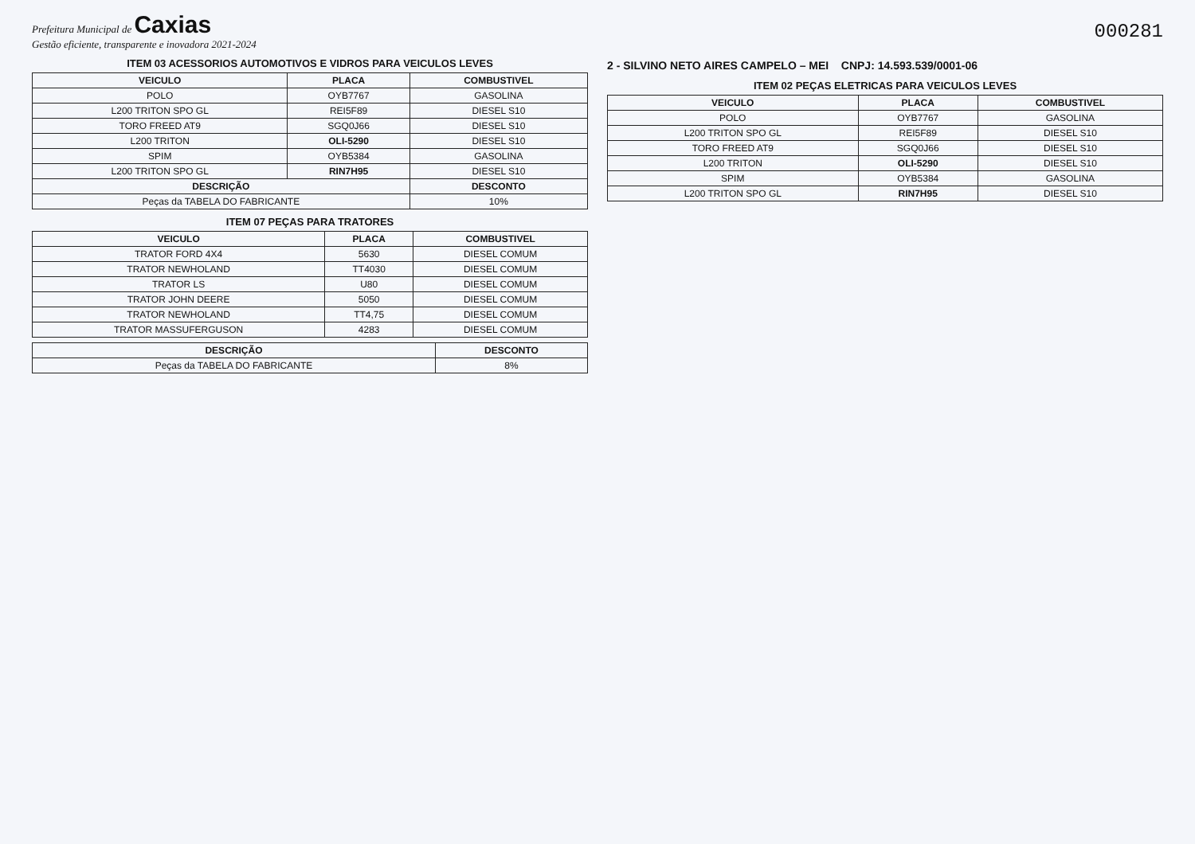Prefeitura Municipal de Caxias
Gestão eficiente, transparente e inovadora 2021-2024
000281
ITEM 03 ACESSORIOS AUTOMOTIVOS E VIDROS PARA VEICULOS LEVES
| VEICULO | PLACA | COMBUSTIVEL |
| --- | --- | --- |
| POLO | OYB7767 | GASOLINA |
| L200 TRITON SPO GL | REI5F89 | DIESEL S10 |
| TORO FREED AT9 | SGQ0J66 | DIESEL S10 |
| L200 TRITON | OLI-5290 | DIESEL S10 |
| SPIM | OYB5384 | GASOLINA |
| L200 TRITON SPO GL | RIN7H95 | DIESEL S10 |
| DESCRIÇÃO | | DESCONTO |
| Peças da TABELA DO FABRICANTE | | 10% |
ITEM 07 PEÇAS PARA TRATORES
| VEICULO | PLACA | COMBUSTIVEL |
| --- | --- | --- |
| TRATOR FORD 4X4 | 5630 | DIESEL COMUM |
| TRATOR NEWHOLAND | TT4030 | DIESEL COMUM |
| TRATOR LS | U80 | DIESEL COMUM |
| TRATOR JOHN DEERE | 5050 | DIESEL COMUM |
| TRATOR NEWHOLAND | TT4,75 | DIESEL COMUM |
| TRATOR MASSUFERGUSON | 4283 | DIESEL COMUM |
| DESCRIÇÃO | DESCONTO |
| --- | --- |
| Peças da TABELA DO FABRICANTE | 8% |
2 - SILVINO NETO AIRES CAMPELO – MEI CNPJ: 14.593.539/0001-06
ITEM 02 PEÇAS ELETRICAS PARA VEICULOS LEVES
| VEICULO | PLACA | COMBUSTIVEL |
| --- | --- | --- |
| POLO | OYB7767 | GASOLINA |
| L200 TRITON SPO GL | REI5F89 | DIESEL S10 |
| TORO FREED AT9 | SGQ0J66 | DIESEL S10 |
| L200 TRITON | OLI-5290 | DIESEL S10 |
| SPIM | OYB5384 | GASOLINA |
| L200 TRITON SPO GL | RIN7H95 | DIESEL S10 |